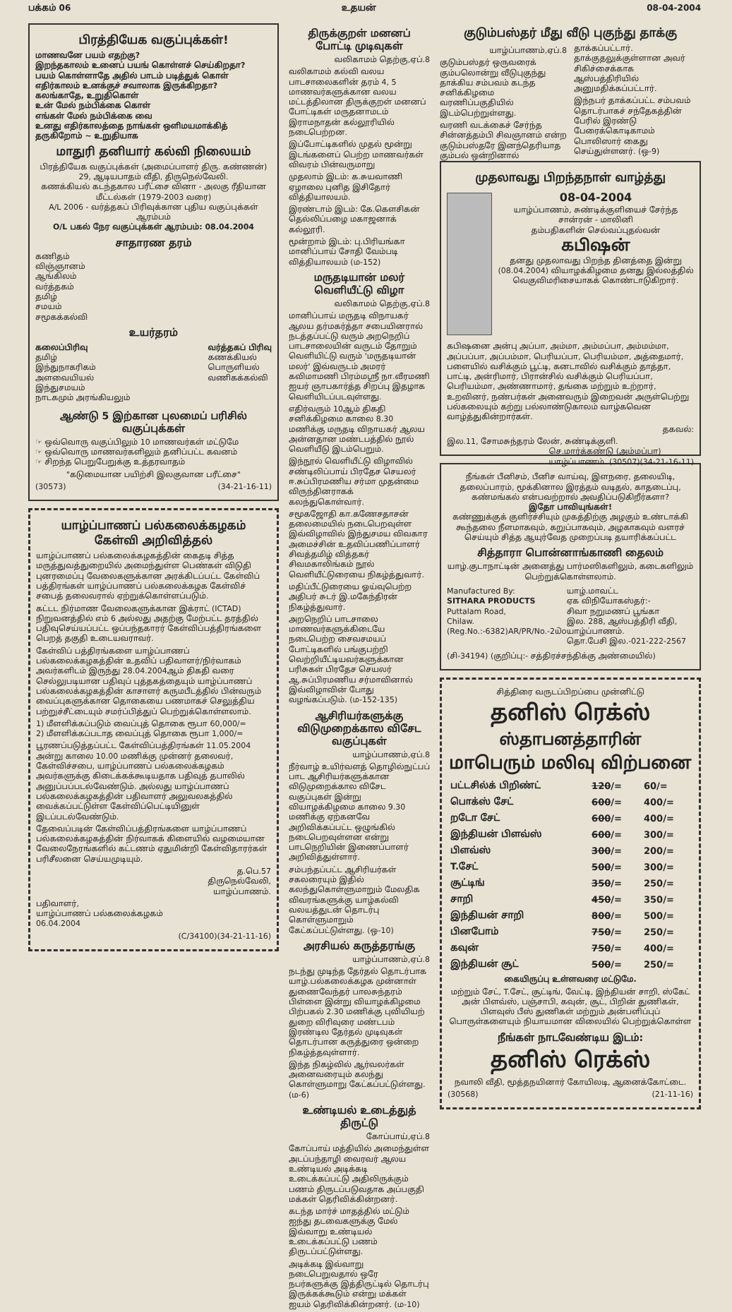பக்கம் 06 உதயன் 08-04-2004
பிரத்தியேக வகுப்புக்கள்!
மாணவனே பயம் எதற்கு?
இறந்தகாலம் உனைப் பயங் கொள்ளச் செய்கிறதா?
பயம் கொள்ளாதே அதில் பாடம் படித்துக் கொள்
எதிர்காலம் உனக்குச் சவாலாக இருக்கிறதா?
கலங்காதே, உறுதிகொள்
உன் மேல் நம்பிக்கை கொள்
எங்கள் மேல் நம்பிக்கை வை
உனது எதிர்காலத்தை நாங்கள் ஒளிமயமாக்கித் தருகிறோம் ~ உறுதியாக
மாதுரி தனியார் கல்வி நிலையம்
பிரத்தியேக வகுப்புக்கள் (அமைப்பாளர் திரு. கண்ணன்)
29, ஆடியபாதம் வீதி, திருநெல்வேலி.
கணக்கியல் கடந்தகால பரீட்சை வினா - அலகு ரீதியான மீட்டல்கள் (1979-2003 வரை)
A/L 2006 - வர்த்தகப் பிரிவுக்கான புதிய வகுப்புக்கள் ஆரம்பம்
O/L பகல் நேர வகுப்புக்கள் ஆரம்பம்: 08.04.2004
சாதாரண தரம்
கணிதம்
விஞ்ஞானம்
ஆங்கிலம்
வர்த்தகம்
தமிழ்
சமயம்
சமூகக்கல்வி
உயர்தரம்
கலைப்பிரிவு
தமிழ்
இந்துநாகரிகம்
அளவையியல்
இந்துசமயம்
நாடகமும் அரங்கியலும்
வர்த்தகப் பிரிவு
கணக்கியல்
பொருளியல்
வணிகக்கல்வி
ஆண்டு 5 இற்கான புலமைப் பரிசில் வகுப்புக்கள்
☞ ஒவ்வொரு வகுப்பிலும் 10 மாணவர்கள் மட்டுமே
☞ ஒவ்வொரு மாணவர்களிலும் தனிப்பட்ட கவனம்
☞ சிறந்த பெறுபேறுக்கு உத்தரவாதம்
"கடுமையான பயிற்சி இலகுவான பரீட்சை"
(30573) (34-21-16-11)
யாழ்ப்பாணப் பல்கலைக்கழகம்
கேள்வி அறிவித்தல்
யாழ்ப்பாணப் பல்கலைக்கழகத்தின் கைதடி சித்த மருத்துவத்துறையில் அமைந்துள்ள பெண்கள் விடுதி புனரமைப்பு வேலைகளுக்கான அரக்கிடப்பட்ட கேள்விப் பத்திரங்கள் யாழ்ப்பாணப் பல்கலைக்கழக கேள்விச் சபைத் தலைவரால் ஏற்றுக்கொள்ளப்படும்.
கட்டட நிர்மாண வேலைகளுக்கான இக்ராட் (ICTAD) நிறுவனத்தில் எம் 6 அல்லது அதற்கு மேற்பட்ட தரத்தில் பதிவுசெய்யப்பட்ட ஒப்பந்தகாரர் கேள்விப்பத்திரங்களை பெறத் தகுதி உடையவராவர்.
கேள்விப் பத்திரங்களை யாழ்ப்பாணப் பல்கலைக்கழகத்தின் உதவிப் பதிவாளர்/நிர்வாகம் அவர்களிடம் இருந்து 28.04.2004ஆம் திகதி வரை செல்லுபடியான பதிவுப் புத்தகத்தையும் யாழ்ப்பாணப் பல்கலைக்கழகத்தின் காசாளர் கருமபீடத்தில் பின்வரும் வைப்புகளுக்கான தொகையை பணமாகச் செலுத்திய பற்றுச்சீட்டையும் சமர்ப்பித்துப் பெற்றுக்கொள்ளலாம்.
1) மீளளிக்கப்படும் வைப்புத் தொகை ரூபா 60,000/=
2) மீளளிக்கப்படாத வைப்புத் தொகை ரூபா 1,000/=
பூரணப்படுத்தப்பட்ட கேள்விப்பத்திரங்கள் 11.05.2004 அன்று காலை 10.00 மணிக்கு முன்னர் தலைவர், கேள்விச்சபை, யாழ்ப்பாணப் பல்கலைக்கழகம் அவர்களுக்கு கிடைக்கக்கூடியதாக பதிவுத் தபாலில் அனுப்பப்படல்வேண்டும். அல்லது யாழ்ப்பாணப் பல்கலைக்கழகத்தின் பதிவாளர் அலுவலகத்தில் வைக்கப்பட்டுள்ள கேள்விப்பெட்டியினுள் இடப்படல்வேண்டும்.
தேவைப்படின் கேள்விப்பத்திரங்களை யாழ்ப்பாணப் பல்கலைக்கழகத்தின் நிர்வாகக் கிளையில் வழமையான வேலைநேரங்களில் கட்டணம் ஏதுமின்றி கேள்விதாரர்கள் பரிசீலனை செய்யமுடியும்.
த.பெ.57
திருநெல்வேலி,
யாழ்ப்பாணம்.
பதிவாளர்,
யாழ்ப்பாணப் பல்கலைக்கழகம்
06.04.2004
(C/34100)(34-21-11-16)
திருக்குறள் மனனப் போட்டி முடிவுகள்
வலிகாமம் தெற்கு,ஏப்.8
வலிகாமம் கல்வி வலய பாடசாலைகளின் தரம் 4, 5 மாணவர்களுக்கான வலய மட்டத்திலான திருக்குறள் மனனப் போட்டிகள் மருதனாமடம் இராமநாதன் கல்லூரியில் நடைபெற்றன.
இப்போட்டிகளில் முதல் மூன்று இடங்களைப் பெற்ற மாணவர்கள் விவரம் பின்வருமாறு
முதலாம் இடம்: க.சுயவாணி ஏழாலை புனித இசிதோர் வித்தியாலயம்.
இரண்டாம் இடம்: கே.கௌசிகன் தெல்லிப்பழை மகாஜனாக் கல்லூரி.
மூன்றாம் இடம்: பு.பிரியங்கா மானிப்பாய் சோதி வேம்படி வித்தியாலயம் (ம-152)
மருதடியான் மலர் வெளியீட்டு விழா
வலிகாமம் தெற்கு,ஏப்.8
மானிப்பாய் மருதடி விநாயகர் ஆலய தர்மகர்த்தா சபையினரால் நடத்தப்பட்டு வரும் அறநெறிப் பாடசாலையின் வருடம் தோறும் வெளியிட்டு வரும் 'மருதடியான் மலர்' இவ்வருடம் அமரர் கவிமாமணி பிரம்மஸ்ரீ நா.வீரமணி ஐயர் ஞாபகார்த்த சிறப்பு இதழாக வெளியிடப்படவுள்ளது.
எதிர்வரும் 10ஆம் திகதி சனிக்கிழமை காலை 8.30 மணிக்கு மருதடி விநாயகர் ஆலய அன்னதான மண்டபத்தில் நூல் வெளியீடு இடம்பெறும்.
இந்நூல் வெளியீட்டு விழாவில் சண்டிலிப்பாய் பிரதேச செயலர் ஈ.சுப்பிரமணிய சர்மா முதன்மை விருந்தினராகக் கலந்துகொள்வார்.
சமூகஜோதி கா.கணேசதாசன் தலைமையில் நடைபெறவுள்ள இவ்விழாவில் இந்துசமய விவகார அமைச்சின் உதவிப்பணிப்பாளர் சிவத்தமிழ் வித்தகர் சிவமகாலிங்கம் நூல் வெளியீட்டுரையை நிகழ்த்துவார்.
மதிப்பீட்டுரையை ஓய்வுபெற்ற அதிபர் சுடர் இ.மகேந்திரன் நிகழ்த்துவார்.
அறநெறிப் பாடசாலை மாணவர்களுக்கிடையே நடைபெற்ற சைவசமயப் போட்டிகளில் பங்குபற்றி வெற்றியீட்டியவர்களுக்கான பரிசுகள் பிரதேச செயலர் ஆ.சுப்பிரமணிய சர்மாவினால் இவ்விழாவின் போது வழங்கப்படும். (ம-152-135)
ஆசிரியர்களுக்கு விடுமுறைக்கால விசேட வகுப்புகள்
யாழ்ப்பாணம்,ஏப்.8
நீர்வாழ் உயிர்வளத் தொழில்நுட்பப் பாட ஆசிரியர்களுக்கான விடுமுறைக்கால விசேட வகுப்புகள் இன்று வியாழக்கிழமை காலை 9.30 மணிக்கு ஏற்கனவே அறிவிக்கப்பட்ட ஒழுங்கில் நடைபெறவுள்ளன என்று பாடநெறியின் இணைப்பாளர் அறிவித்துள்ளார்.
சம்பந்தப்பட்ட ஆசிரியர்கள் சகலரையும் இதில் கலந்துகொள்ளுமாறும் மேலதிக விவரங்களுக்கு யாழ்கல்வி வலயத்துடன் தொடர்பு கொள்ளுமாறும் கேட்கப்பட்டுள்ளது. (ஒ-10)
அரசியல் கருத்தரங்கு
யாழ்ப்பாணம்,ஏப்.8
நடந்து முடிந்த தேர்தல் தொடர்பாக யாழ்.பல்கலைக்கழக முன்னாள் துணைவேந்தர் பாலசுந்தரம் பிள்ளை இன்று வியாழக்கிழமை பிற்பகல் 2.30 மணிக்கு புவியியற் துறை விரிவுரை மண்டபம் இரண்டில தேர்தல் முடிவுகள் தொடர்பான கருத்துரை ஒன்றை நிகழ்த்தவுள்ளார்.
இந்த நிகழ்வில் ஆர்வலர்கள் அனைவரையும் கலந்து கொள்ளுமாறு கேட்கப்பட்டுள்ளது. (ம-6)
உண்டியல் உடைத்துத் திருட்டு
கோப்பாய்,ஏப்.8
கோப்பாய் மத்தியில் அமைந்துள்ள அடப்பந்தாழி வைரவர் ஆலய உண்டியல் அடிக்கடி உடைக்கப்பட்டு அதிலிருக்கும் பணம் திருடப்படுவதாக அப்பகுதி மக்கள் தெரிவிக்கின்றனர்.
கடந்த மார்ச் மாதத்தில் மட்டும் ஐந்து தடவைகளுக்கு மேல் இவ்வாறு உண்டியல் உடைக்கப்பட்டு பணம் திருடப்பட்டுள்ளது.
அடிக்கடி இவ்வாறு நடைபெறுவதால் ஒரே நபர்களுக்கு இத்திருட்டில் தொடர்பு இருக்கக்கூடும் என்று மக்கள் ஐயம் தெரிவிக்கின்றனர். (ம-10)
குடும்பஸ்தர் மீது வீடு புகுந்து தாக்கு
யாழ்ப்பாணம்,ஏப்.8
குடும்பஸ்தர் ஒருவரைக் கும்பலொன்று வீடுபுகுந்து தாக்கிய சம்பவம் கடந்த சனிக்கிழமை வரணிப்பகுதியில் இடம்பெற்றுள்ளது.
வரணி வடக்கைச் சேர்ந்த சின்னத்தம்பி சிவஞானம் என்ற குடும்பஸ்தரே இனந்தெரியாத கும்பல் ஒன்றினால் தாக்கப்பட்டார். தாக்குதலுக்குள்ளான அவர் சிகிச்சைக்காக ஆஸ்பத்திரியில் அனுமதிக்கப்பட்டார்.
இந்நபர் தாக்கப்பட்ட சம்பவம் தொடர்பாகச் சந்தேகத்தின் பேரில் இரண்டு பேரைக்கொடிகாமம் பொலிஸார் கைது செய்துள்ளனர். (ஒ-9)
முதலாவது பிறந்தநாள் வாழ்த்து
08-04-2004
யாழ்ப்பாணம், சுண்டிக்குளியைச் சேர்ந்த
சான்ரன் - மாலினி
தம்பதிகளின் செல்வப்புதல்வன்
கபிஷன்
தனது முதலாவது பிறந்த தினத்தை இன்று (08.04.2004) வியாழக்கிழமை தனது இல்லத்தில் வெகுவிமரிசையாகக் கொண்டாடுகிறார்.
கபிஷனை அன்பு அப்பா, அம்மா, அம்மப்பா, அம்மம்மா, அப்பப்பா, அப்பம்மா, பெரியப்பா, பெரியம்மா, அத்தைமார், பளையில் வசிக்கும் பூட்டி, கனடாவில் வசிக்கும் தாத்தா, பாட்டி, அன்ரிமார், பிரான்சில் வசிக்கும் பெரியப்பா, பெரியம்மா, அண்ணாமார், தங்கை மற்றும் உற்றார், உறவினர், நண்பர்கள் அனைவரும் இறைவன் அருள்பெற்று பல்கலையும் கற்று பல்லாண்டுகாலம் வாழ்கவென வாழ்த்துகின்றார்கள்.
தகவல்:
இல.11, சோமசுந்தரம் லேன், சுண்டிக்குளி. செ.மார்க்கண்டு (அம்மப்பா)
யாழ்ப்பாணம். (30507)(34-21-16-11)
நீங்கள் பீனிசம், பீனிச வாய்வு, இளநரை, தலையிடி, தலைப்பாரம், மூக்கினால இரத்தம் வடிதல், காதடைப்பு, கண்மங்கல் என்பவற்றால் அவதிப்படுகிறீர்களா?
இதோ பாவியுங்கள்!
கண்ணுக்குக் குளிர்ச்சியும் முகத்திற்கு அழகும் உண்டாக்கி கூந்தலை நீளமாகவும், கறுப்பாகவும், அழகாகவும் வளரச் செய்யும் சித்த ஆயுர்வேத முறைப்படி தயாரிக்கப்பட்ட
சித்தாரா பொன்னாங்காணி தைலம்
யாழ்.குடாநாட்டின் அனைத்து பார்மஸிகளிலும், கடைகளிலும் பெற்றுக்கொள்ளலாம்.
Manufactured By:
SITHARA PRODUCTS
Puttalam Road,
Chilaw.
(Reg.No.:-6382)AR/PR/No.-2௰௦
யாழ்.மாவட்ட
ஏக விநியோகஸ்தர்:-
சிவா நறுமணப் பூங்கா
இல. 288, ஆஸ்பத்திரி வீதி, யாழ்ப்பாணம்.
தொ.பேசி இல.-021-222-2567
(சி-34194) (குறிப்பு:- சத்திரச்சந்திக்கு அண்மையில்)
சித்திரை வருடப்பிறப்பை முன்னிட்டு
தனிஸ் ரெக்ஸ்
ஸ்தாபனத்தாரின்
மாபெரும் மலிவு விற்பனை
| பட்டசில்க் பிறிண்ட் | 120 /= | 60/= |
| பொக்ஸ் சேட் | 600 /= | 400/= |
| றடோ சேட் | 600 /= | 400/= |
| இந்தியன் பிளவ்ஸ் | 600 /= | 300/= |
| பிளவ்ஸ் | 300 /= | 200/= |
| T.சேட் | 500 /= | 300/= |
| சூட்டிங் | 350 /= | 250/= |
| சாறி | 450 /= | 350/= |
| இந்தியன் சாறி | 800 /= | 500/= |
| பினபோம் | 750 /= | 250/= |
| கவுன் | 750 /= | 400/= |
| இந்தியன் சூட் | 500 /= | 250/= |
கையிருப்பு உள்ளவரை மட்டுமே.
மற்றும் சேட், T.சேட், சூட்டிங், வேட்டி, இந்தியன் சாறி, ஸ்கேட் அன் பிளவ்ஸ், பஞ்சாபி, கவுன், சூட், பிறின் துணிகள், பிளவுஸ் பீஸ் துணிகள் மற்றும் அன்பளிப்புப் பொருள்களையும் நியாயமான விலையில் பெற்றுக்கொள்ள
நீங்கள் நாடவேண்டிய இடம்:
தனிஸ் ரெக்ஸ்
நவாலி வீதி, மூத்தநயினார் கோயிலடி, ஆனைக்கோட்டை.
(30568) (21-11-16)